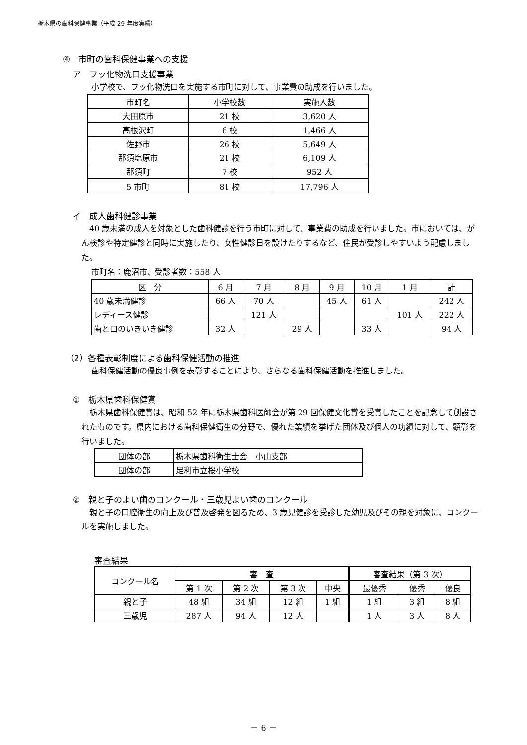栃木県の歯科保健事業（平成 29 年度実績）
④　市町の歯科保健事業への支援
ア　フッ化物洗口支援事業
小学校で、フッ化物洗口を実施する市町に対して、事業費の助成を行いました。
| 市町名 | 小学校数 | 実施人数 |
| --- | --- | --- |
| 大田原市 | 21 校 | 3,620 人 |
| 高根沢町 | 6 校 | 1,466 人 |
| 佐野市 | 26 校 | 5,649 人 |
| 那須塩原市 | 21 校 | 6,109 人 |
| 那須町 | 7 校 | 952 人 |
| 5 市町 | 81 校 | 17,796 人 |
イ　成人歯科健診事業
　40 歳未満の成人を対象とした歯科健診を行う市町に対して、事業費の助成を行いました。市においては、がん検診や特定健診と同時に実施したり、女性健診日を設けたりするなど、住民が受診しやすいよう配慮しました。
市町名：鹿沼市、受診者数：558 人
| 区 分 | 6 月 | 7 月 | 8 月 | 9 月 | 10 月 | 1 月 | 計 |
| --- | --- | --- | --- | --- | --- | --- | --- |
| 40 歳未満健診 | 66 人 | 70 人 | | 45 人 | 61 人 | | 242 人 |
| レディース健診 | | 121 人 | | | | 101 人 | 222 人 |
| 歯と口のいきいき健診 | 32 人 | | 29 人 | | 33 人 | | 94 人 |
（2）各種表彰制度による歯科保健活動の推進
歯科保健活動の優良事例を表彰することにより、さらなる歯科保健活動を推進しました。
①　栃木県歯科保健賞
　栃木県歯科保健賞は、昭和 52 年に栃木県歯科医師会が第 29 回保健文化賞を受賞したことを記念して創設されたものです。県内における歯科保健衛生の分野で、優れた業績を挙げた団体及び個人の功績に対して、顕彰を行いました。
| 団体の部 | 栃木県歯科衛生士会 小山支部 |
| 団体の部 | 足利市立桜小学校 |
②　親と子のよい歯のコンクール・三歳児よい歯のコンクール
　親と子の口腔衛生の向上及び普及啓発を図るため、3 歳児健診を受診した幼児及びその親を対象に、コンクールを実施しました。
審査結果
| コンクール名 | 審 査 | | | | 審査結果（第 3 次） | | |
| --- | --- | --- | --- | --- | --- | --- | --- |
| | 第 1 次 | 第 2 次 | 第 3 次 | 中央 | 最優秀 | 優秀 | 優良 |
| 親と子 | 48 組 | 34 組 | 12 組 | 1 組 | 1 組 | 3 組 | 8 組 |
| 三歳児 | 287 人 | 94 人 | 12 人 | | 1 人 | 3 人 | 8 人 |
－ 6 －